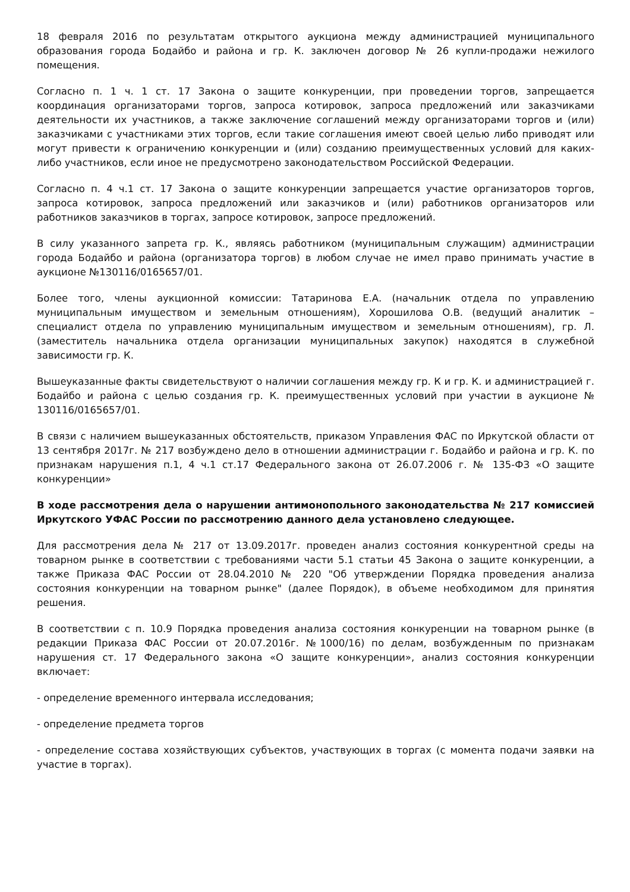18 февраля 2016 по результатам открытого аукциона между администрацией муниципального образования города Бодайбо и района и гр. К. заключен договор № 26 купли-продажи нежилого помещения.
Согласно п. 1 ч. 1 ст. 17 Закона о защите конкуренции, при проведении торгов, запрещается координация организаторами торгов, запроса котировок, запроса предложений или заказчиками деятельности их участников, а также заключение соглашений между организаторами торгов и (или) заказчиками с участниками этих торгов, если такие соглашения имеют своей целью либо приводят или могут привести к ограничению конкуренции и (или) созданию преимущественных условий для каких-либо участников, если иное не предусмотрено законодательством Российской Федерации.
Согласно п. 4 ч.1 ст. 17 Закона о защите конкуренции запрещается участие организаторов торгов, запроса котировок, запроса предложений или заказчиков и (или) работников организаторов или работников заказчиков в торгах, запросе котировок, запросе предложений.
В силу указанного запрета гр. К., являясь работником (муниципальным служащим) администрации города Бодайбо и района (организатора торгов) в любом случае не имел право принимать участие в аукционе №130116/0165657/01.
Более того, члены аукционной комиссии: Татаринова Е.А. (начальник отдела по управлению муниципальным имуществом и земельным отношениям), Хорошилова О.В. (ведущий аналитик – специалист отдела по управлению муниципальным имуществом и земельным отношениям), гр. Л. (заместитель начальника отдела организации муниципальных закупок) находятся в служебной зависимости гр. К.
Вышеуказанные факты свидетельствуют о наличии соглашения между гр. К и гр. К. и администрацией г. Бодайбо и района с целью создания гр. К. преимущественных условий при участии в аукционе № 130116/0165657/01.
В связи с наличием вышеуказанных обстоятельств, приказом Управления ФАС по Иркутской области от 13 сентября 2017г. № 217 возбуждено дело в отношении администрации г. Бодайбо и района и гр. К. по признакам нарушения п.1, 4 ч.1 ст.17 Федерального закона от 26.07.2006 г. № 135-ФЗ «О защите конкуренции»
В ходе рассмотрения дела о нарушении антимонопольного законодательства № 217 комиссией Иркутского УФАС России по рассмотрению данного дела установлено следующее.
Для рассмотрения дела № 217 от 13.09.2017г. проведен анализ состояния конкурентной среды на товарном рынке в соответствии с требованиями части 5.1 статьи 45 Закона о защите конкуренции, а также Приказа ФАС России от 28.04.2010 № 220 "Об утверждении Порядка проведения анализа состояния конкуренции на товарном рынке" (далее Порядок), в объеме необходимом для принятия решения.
В соответствии с п. 10.9 Порядка проведения анализа состояния конкуренции на товарном рынке (в редакции Приказа ФАС России от 20.07.2016г. №1000/16) по делам, возбужденным по признакам нарушения ст. 17 Федерального закона «О защите конкуренции», анализ состояния конкуренции включает:
- определение временного интервала исследования;
- определение предмета торгов
- определение состава хозяйствующих субъектов, участвующих в торгах (с момента подачи заявки на участие в торгах).